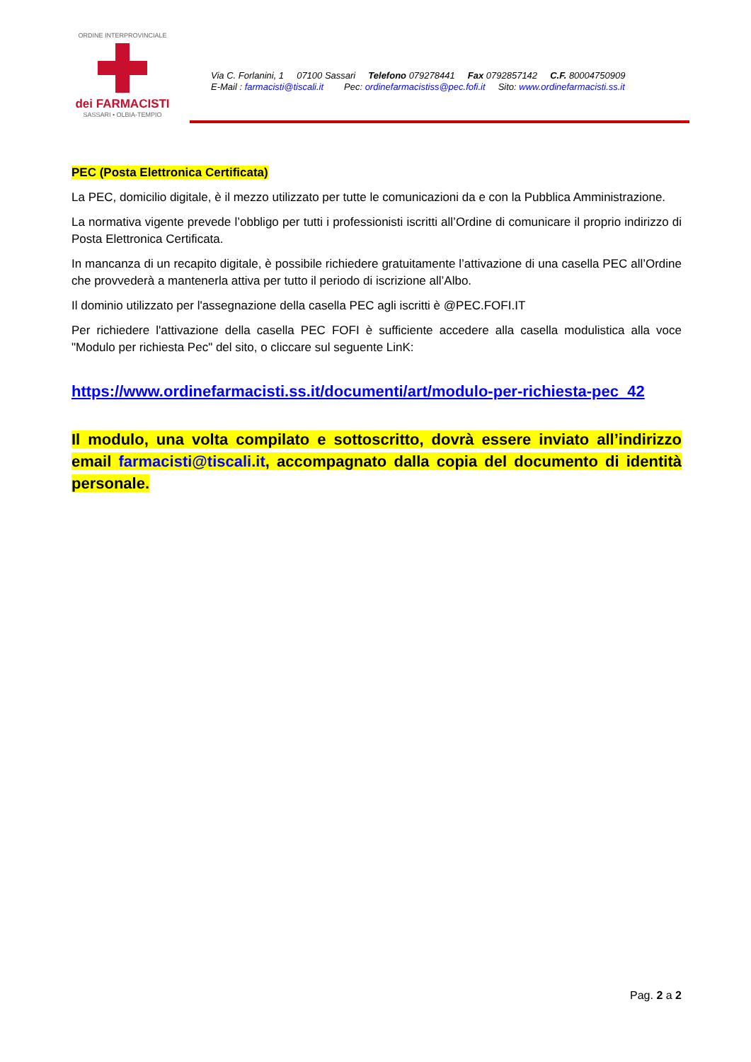ORDINE INTERPROVINCIALE
dei FARMACISTI
SASSARI • OLBIA-TEMPIO
Via C. Forlanini, 1 07100 Sassari Telefono 079278441 Fax 0792857142 C.F. 80004750909 E-Mail : farmacisti@tiscali.it Pec: ordinefarmacistiss@pec.fofi.it Sito: www.ordinefarmacisti.ss.it
PEC (Posta Elettronica Certificata)
La PEC, domicilio digitale, è il mezzo utilizzato per tutte le comunicazioni da e con la Pubblica Amministrazione.
La normativa vigente prevede l’obbligo per tutti i professionisti iscritti all’Ordine di comunicare il proprio indirizzo di Posta Elettronica Certificata.
In mancanza di un recapito digitale, è possibile richiedere gratuitamente l’attivazione di una casella PEC all’Ordine che provvederà a mantenerla attiva per tutto il periodo di iscrizione all’Albo.
Il dominio utilizzato per l'assegnazione della casella PEC agli iscritti è @PEC.FOFI.IT
Per richiedere l'attivazione della casella PEC FOFI è sufficiente accedere alla casella modulistica alla voce "Modulo per richiesta Pec" del sito, o cliccare sul seguente LinK:
https://www.ordinefarmacisti.ss.it/documenti/art/modulo-per-richiesta-pec_42
Il modulo, una volta compilato e sottoscritto, dovrà essere inviato all’indirizzo email farmacisti@tiscali.it, accompagnato dalla copia del documento di identità personale.
Pag. 2 a 2